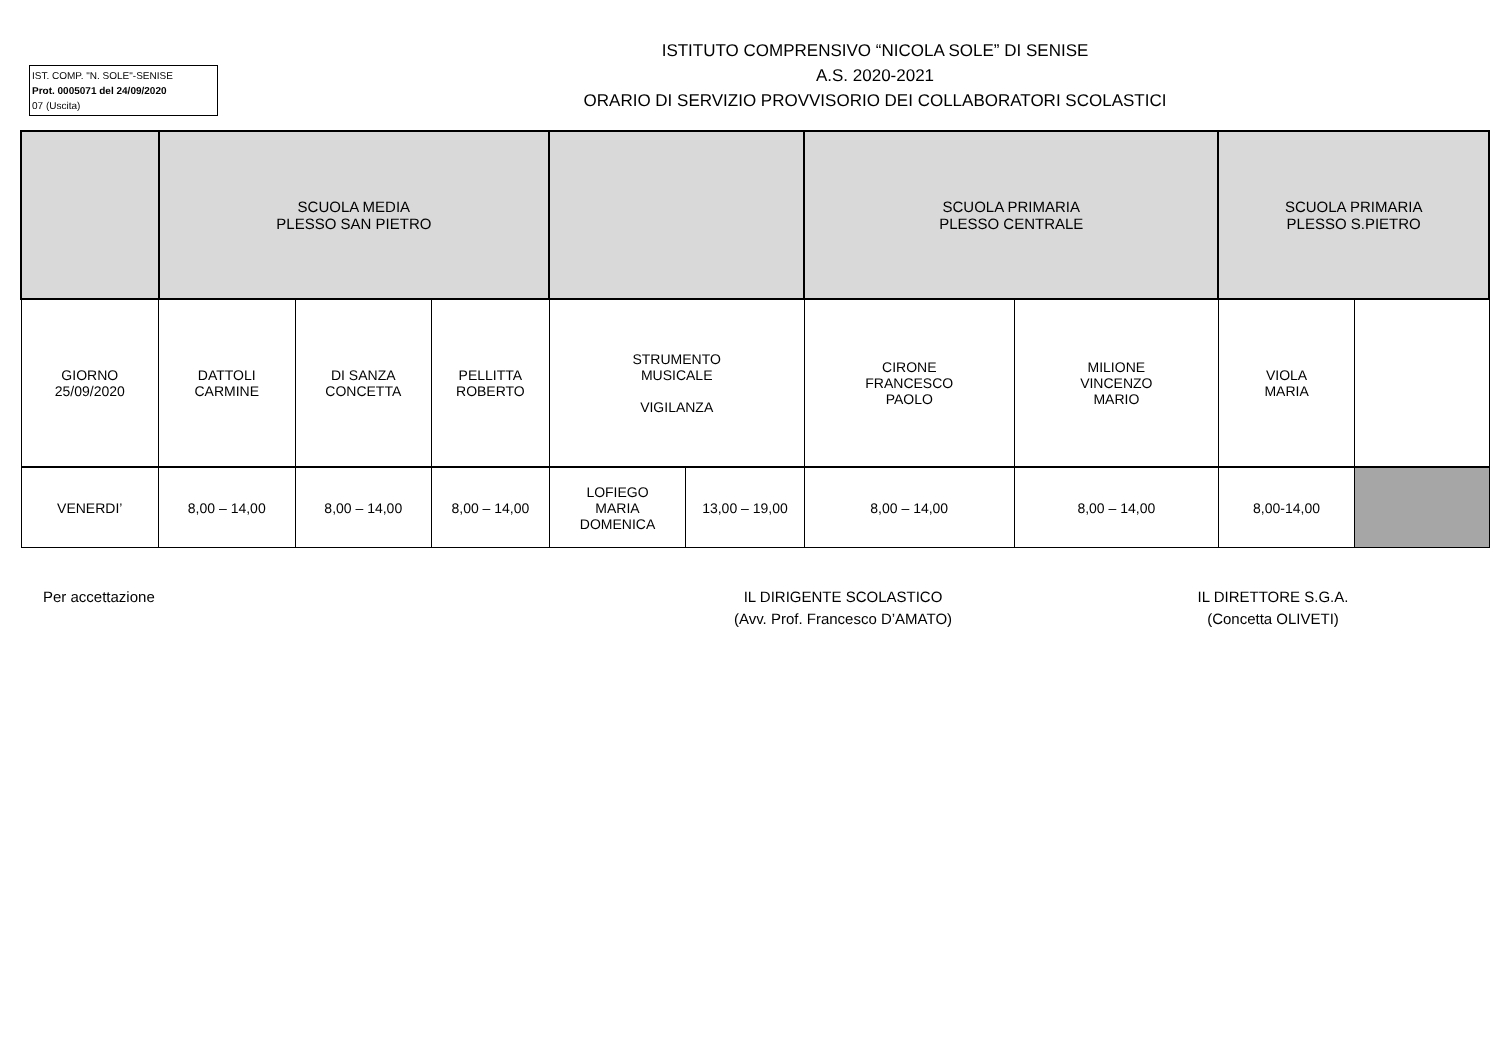IST. COMP. "N. SOLE"-SENISE
Prot. 0005071 del 24/09/2020
07 (Uscita)
ISTITUTO COMPRENSIVO “NICOLA SOLE” DI SENISE
A.S. 2020-2021
ORARIO DI SERVIZIO PROVVISORIO DEI COLLABORATORI SCOLASTICI
| | SCUOLA MEDIA PLESSO SAN PIETRO | | | | | SCUOLA PRIMARIA PLESSO CENTRALE | | SCUOLA PRIMARIA PLESSO S.PIETRO | |
| GIORNO 25/09/2020 | DATTOLI CARMINE | DI SANZA CONCETTA | PELLITTA ROBERTO | STRUMENTO MUSICALE VIGILANZA | | CIRONE FRANCESCO PAOLO | MILIONE VINCENZO MARIO | VIOLA MARIA | |
| VENERDI’ | 8,00 – 14,00 | 8,00 – 14,00 | 8,00 – 14,00 | LOFIEGO MARIA DOMENICA | 13,00 – 19,00 | 8,00 – 14,00 | 8,00 – 14,00 | 8,00-14,00 | |
Per accettazione IL DIRIGENTE SCOLASTICO
(Avv. Prof. Francesco D’AMATO)
IL DIRETTORE S.G.A.
(Concetta OLIVETI)